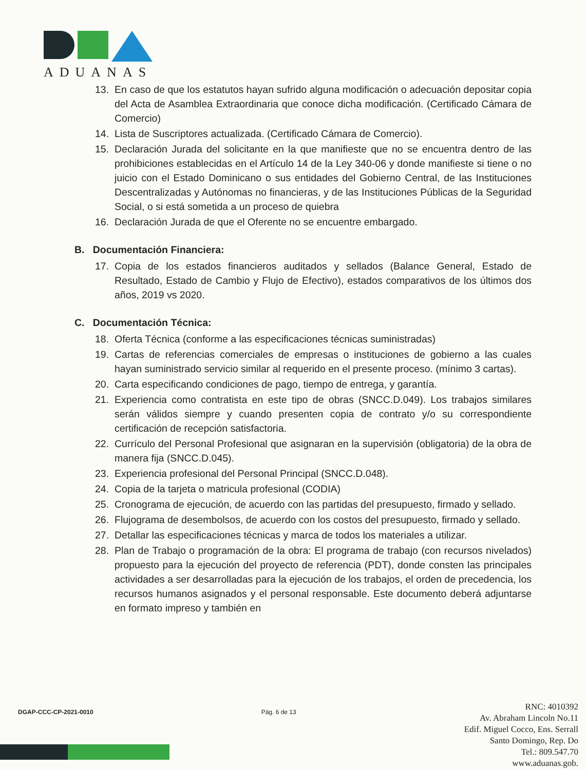ADUANAS
13. En caso de que los estatutos hayan sufrido alguna modificación o adecuación depositar copia del Acta de Asamblea Extraordinaria que conoce dicha modificación. (Certificado Cámara de Comercio)
14. Lista de Suscriptores actualizada. (Certificado Cámara de Comercio).
15. Declaración Jurada del solicitante en la que manifieste que no se encuentra dentro de las prohibiciones establecidas en el Artículo 14 de la Ley 340-06 y donde manifieste si tiene o no juicio con el Estado Dominicano o sus entidades del Gobierno Central, de las Instituciones Descentralizadas y Autónomas no financieras, y de las Instituciones Públicas de la Seguridad Social, o si está sometida a un proceso de quiebra
16. Declaración Jurada de que el Oferente no se encuentre embargado.
B. Documentación Financiera:
17. Copia de los estados financieros auditados y sellados (Balance General, Estado de Resultado, Estado de Cambio y Flujo de Efectivo), estados comparativos de los últimos dos años, 2019 vs 2020.
C. Documentación Técnica:
18. Oferta Técnica (conforme a las especificaciones técnicas suministradas)
19. Cartas de referencias comerciales de empresas o instituciones de gobierno a las cuales hayan suministrado servicio similar al requerido en el presente proceso. (mínimo 3 cartas).
20. Carta especificando condiciones de pago, tiempo de entrega, y garantía.
21. Experiencia como contratista en este tipo de obras (SNCC.D.049). Los trabajos similares serán válidos siempre y cuando presenten copia de contrato y/o su correspondiente certificación de recepción satisfactoria.
22. Currículo del Personal Profesional que asignaran en la supervisión (obligatoria) de la obra de manera fija (SNCC.D.045).
23. Experiencia profesional del Personal Principal (SNCC.D.048).
24. Copia de la tarjeta o matricula profesional (CODIA)
25. Cronograma de ejecución, de acuerdo con las partidas del presupuesto, firmado y sellado.
26. Flujograma de desembolsos, de acuerdo con los costos del presupuesto, firmado y sellado.
27. Detallar las especificaciones técnicas y marca de todos los materiales a utilizar.
28. Plan de Trabajo o programación de la obra: El programa de trabajo (con recursos nivelados) propuesto para la ejecución del proyecto de referencia (PDT), donde consten las principales actividades a ser desarrolladas para la ejecución de los trabajos, el orden de precedencia, los recursos humanos asignados y el personal responsable. Este documento deberá adjuntarse en formato impreso y también en
DGAP-CCC-CP-2021-0010 Pág. 6 de 13
RNC: 4010392
Av. Abraham Lincoln No.11
Edif. Miguel Cocco, Ens. Serrall
Santo Domingo, Rep. Do
Tel.: 809.547.70
www.aduanas.gob.